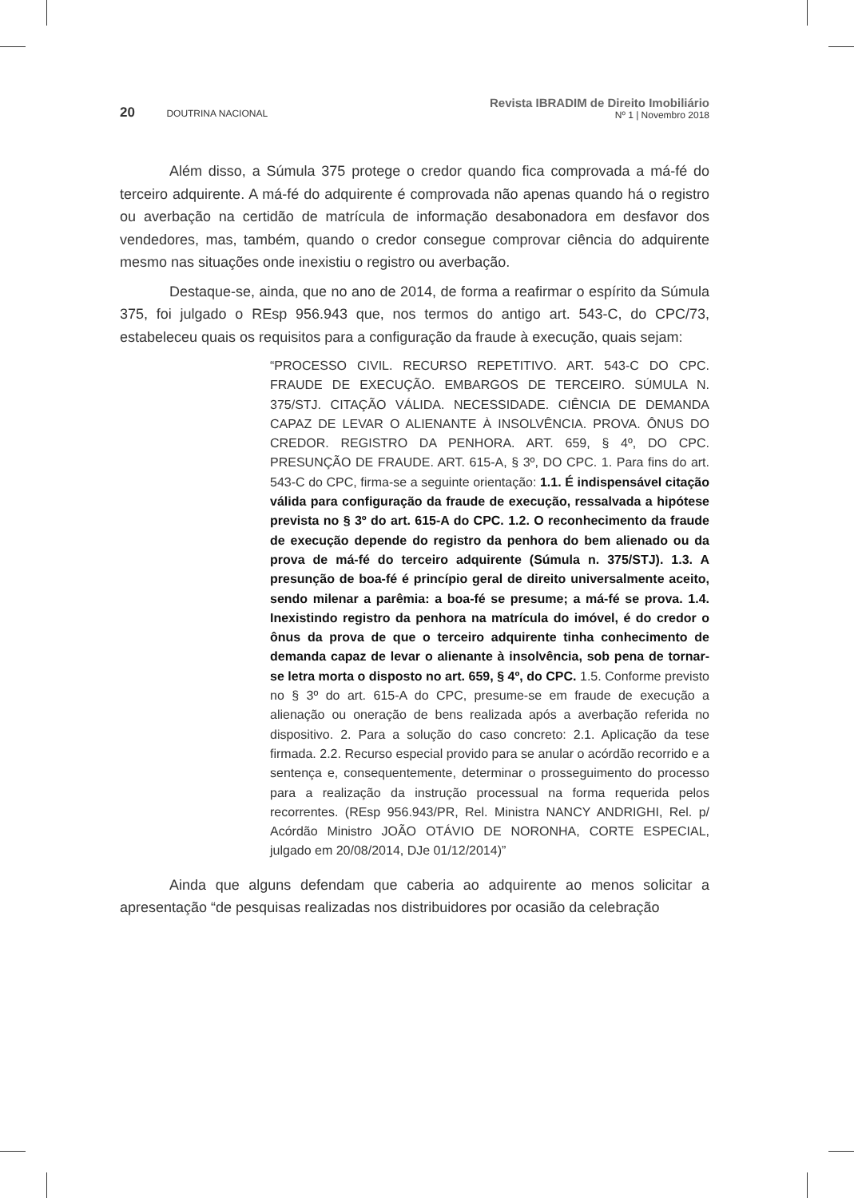20 DOUTRINA NACIONAL
Revista IBRADIM de Direito Imobiliário
Nº 1 | Novembro 2018
Além disso, a Súmula 375 protege o credor quando fica comprovada a má-fé do terceiro adquirente. A má-fé do adquirente é comprovada não apenas quando há o registro ou averbação na certidão de matrícula de informação desabonadora em desfavor dos vendedores, mas, também, quando o credor consegue comprovar ciência do adquirente mesmo nas situações onde inexistiu o registro ou averbação.
Destaque-se, ainda, que no ano de 2014, de forma a reafirmar o espírito da Súmula 375, foi julgado o REsp 956.943 que, nos termos do antigo art. 543-C, do CPC/73, estabeleceu quais os requisitos para a configuração da fraude à execução, quais sejam:
“PROCESSO CIVIL. RECURSO REPETITIVO. ART. 543-C DO CPC. FRAUDE DE EXECUÇÃO. EMBARGOS DE TERCEIRO. SÚMULA N. 375/STJ. CITAÇÃO VÁLIDA. NECESSIDADE. CIÊNCIA DE DEMANDA CAPAZ DE LEVAR O ALIENANTE À INSOLVÊNCIA. PROVA. ÔNUS DO CREDOR. REGISTRO DA PENHORA. ART. 659, § 4º, DO CPC. PRESUNÇÃO DE FRAUDE. ART. 615-A, § 3º, DO CPC. 1. Para fins do art. 543-C do CPC, firma-se a seguinte orientação: 1.1. É indispensável citação válida para configuração da fraude de execução, ressalvada a hipótese prevista no § 3º do art. 615-A do CPC. 1.2. O reconhecimento da fraude de execução depende do registro da penhora do bem alienado ou da prova de má-fé do terceiro adquirente (Súmula n. 375/STJ). 1.3. A presunção de boa-fé é princípio geral de direito universalmente aceito, sendo milenar a parêmia: a boa-fé se presume; a má-fé se prova. 1.4. Inexistindo registro da penhora na matrícula do imóvel, é do credor o ônus da prova de que o terceiro adquirente tinha conhecimento de demanda capaz de levar o alienante à insolvência, sob pena de tornar-se letra morta o disposto no art. 659, § 4º, do CPC. 1.5. Conforme previsto no § 3º do art. 615-A do CPC, presume-se em fraude de execução a alienação ou oneração de bens realizada após a averbação referida no dispositivo. 2. Para a solução do caso concreto: 2.1. Aplicação da tese firmada. 2.2. Recurso especial provido para se anular o acórdão recorrido e a sentença e, consequentemente, determinar o prosseguimento do processo para a realização da instrução processual na forma requerida pelos recorrentes. (REsp 956.943/PR, Rel. Ministra NANCY ANDRIGHI, Rel. p/ Acórdão Ministro JOÃO OTÁVIO DE NORONHA, CORTE ESPECIAL, julgado em 20/08/2014, DJe 01/12/2014)”
Ainda que alguns defendam que caberia ao adquirente ao menos solicitar a apresentação “de pesquisas realizadas nos distribuidores por ocasião da celebração